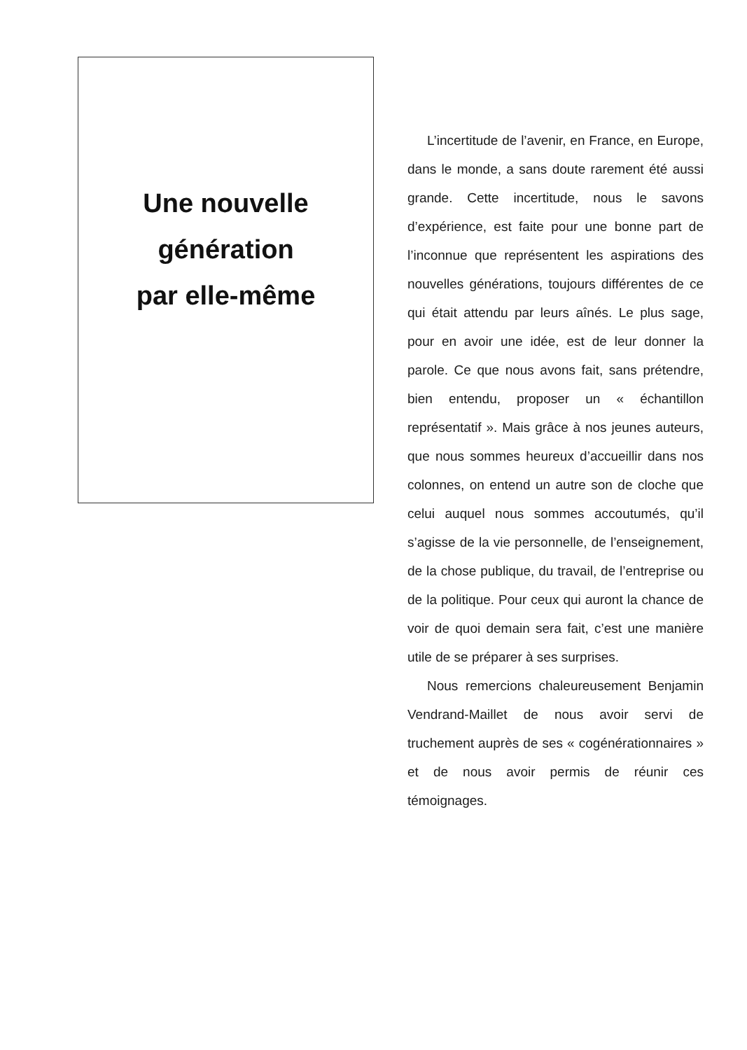Une nouvelle
génération
par elle-même
L’incertitude de l’avenir, en France, en Europe, dans le monde, a sans doute rarement été aussi grande. Cette incertitude, nous le savons d’expérience, est faite pour une bonne part de l’inconnue que représentent les aspirations des nouvelles générations, toujours différentes de ce qui était attendu par leurs aînés. Le plus sage, pour en avoir une idée, est de leur donner la parole. Ce que nous avons fait, sans prétendre, bien entendu, proposer un « échantillon représentatif ». Mais grâce à nos jeunes auteurs, que nous sommes heureux d’accueillir dans nos colonnes, on entend un autre son de cloche que celui auquel nous sommes accoutumés, qu’il s’agisse de la vie personnelle, de l’enseignement, de la chose publique, du travail, de l’entreprise ou de la politique. Pour ceux qui auront la chance de voir de quoi demain sera fait, c’est une manière utile de se préparer à ses surprises.
Nous remercions chaleureusement Benjamin Vendrand-Maillet de nous avoir servi de truchement auprès de ses « cogénérationnaires » et de nous avoir permis de réunir ces témoignages.